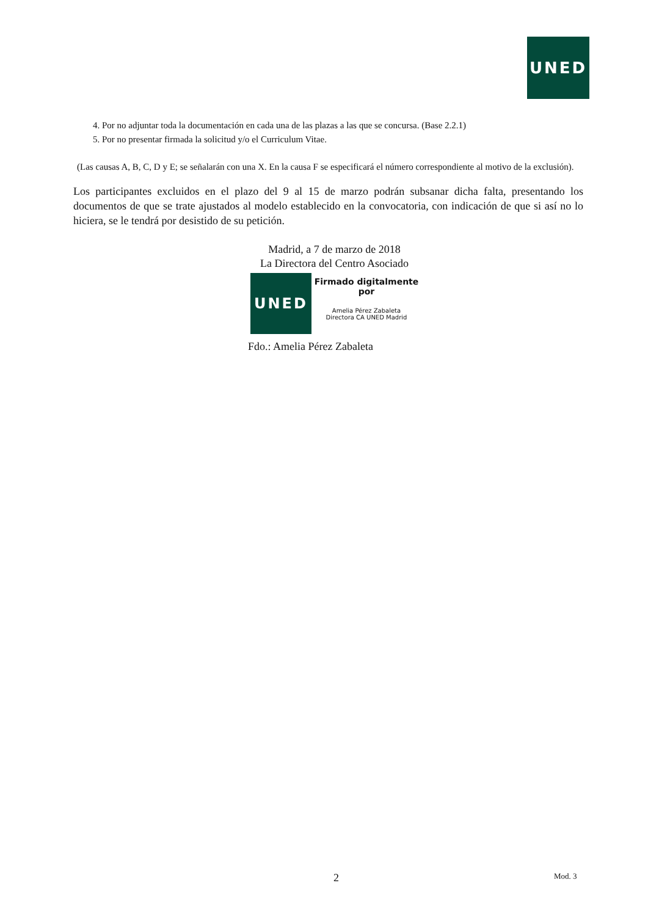UNED
4. Por no adjuntar toda la documentación en cada una de las plazas a las que se concursa. (Base 2.2.1)
5. Por no presentar firmada la solicitud y/o el Curriculum Vitae.
(Las causas A, B, C, D y E; se señalarán con una X. En la causa F se especificará el número correspondiente al motivo de la exclusión).
Los participantes excluidos en el plazo del 9 al 15 de marzo podrán subsanar dicha falta, presentando los documentos de que se trate ajustados al modelo establecido en la convocatoria, con indicación de que si así no lo hiciera, se le tendrá por desistido de su petición.
Madrid, a 7 de marzo de 2018
La Directora del Centro Asociado
UNED
Firmado digitalmente por
Amelia Pérez Zabaleta
Directora CA UNED Madrid
Fdo.: Amelia Pérez Zabaleta
2 Mod. 3